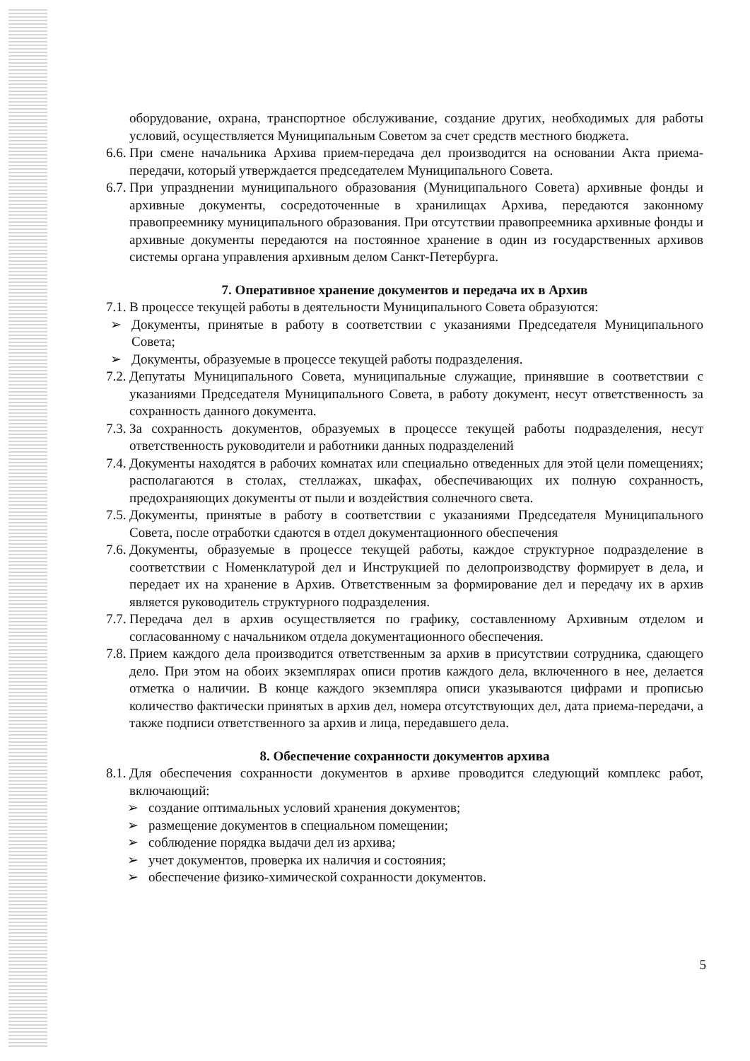оборудование, охрана, транспортное обслуживание, создание других, необходимых для работы условий, осуществляется Муниципальным Советом за счет средств местного бюджета.
6.6. При смене начальника Архива прием-передача дел производится на основании Акта приема-передачи, который утверждается председателем Муниципального Совета.
6.7. При упразднении муниципального образования (Муниципального Совета) архивные фонды и архивные документы, сосредоточенные в хранилищах Архива, передаются законному правопреемнику муниципального образования. При отсутствии правопреемника архивные фонды и архивные документы передаются на постоянное хранение в один из государственных архивов системы органа управления архивным делом Санкт-Петербурга.
7. Оперативное хранение документов и передача их в Архив
7.1. В процессе текущей работы в деятельности Муниципального Совета образуются:
➢ Документы, принятые в работу в соответствии с указаниями Председателя Муниципального Совета;
➢ Документы, образуемые в процессе текущей работы подразделения.
7.2. Депутаты Муниципального Совета, муниципальные служащие, принявшие в соответствии с указаниями Председателя Муниципального Совета, в работу документ, несут ответственность за сохранность данного документа.
7.3. За сохранность документов, образуемых в процессе текущей работы подразделения, несут ответственность руководители и работники данных подразделений
7.4. Документы находятся в рабочих комнатах или специально отведенных для этой цели помещениях; располагаются в столах, стеллажах, шкафах, обеспечивающих их полную сохранность, предохраняющих документы от пыли и воздействия солнечного света.
7.5. Документы, принятые в работу в соответствии с указаниями Председателя Муниципального Совета, после отработки сдаются в отдел документационного обеспечения
7.6. Документы, образуемые в процессе текущей работы, каждое структурное подразделение в соответствии с Номенклатурой дел и Инструкцией по делопроизводству формирует в дела, и передает их на хранение в Архив. Ответственным за формирование дел и передачу их в архив является руководитель структурного подразделения.
7.7. Передача дел в архив осуществляется по графику, составленному Архивным отделом и согласованному с начальником отдела документационного обеспечения.
7.8. Прием каждого дела производится ответственным за архив в присутствии сотрудника, сдающего дело. При этом на обоих экземплярах описи против каждого дела, включенного в нее, делается отметка о наличии. В конце каждого экземпляра описи указываются цифрами и прописью количество фактически принятых в архив дел, номера отсутствующих дел, дата приема-передачи, а также подписи ответственного за архив и лица, передавшего дела.
8. Обеспечение сохранности документов архива
8.1. Для обеспечения сохранности документов в архиве проводится следующий комплекс работ, включающий:
➢ создание оптимальных условий хранения документов;
➢ размещение документов в специальном помещении;
➢ соблюдение порядка выдачи дел из архива;
➢ учет документов, проверка их наличия и состояния;
➢ обеспечение физико-химической сохранности документов.
5